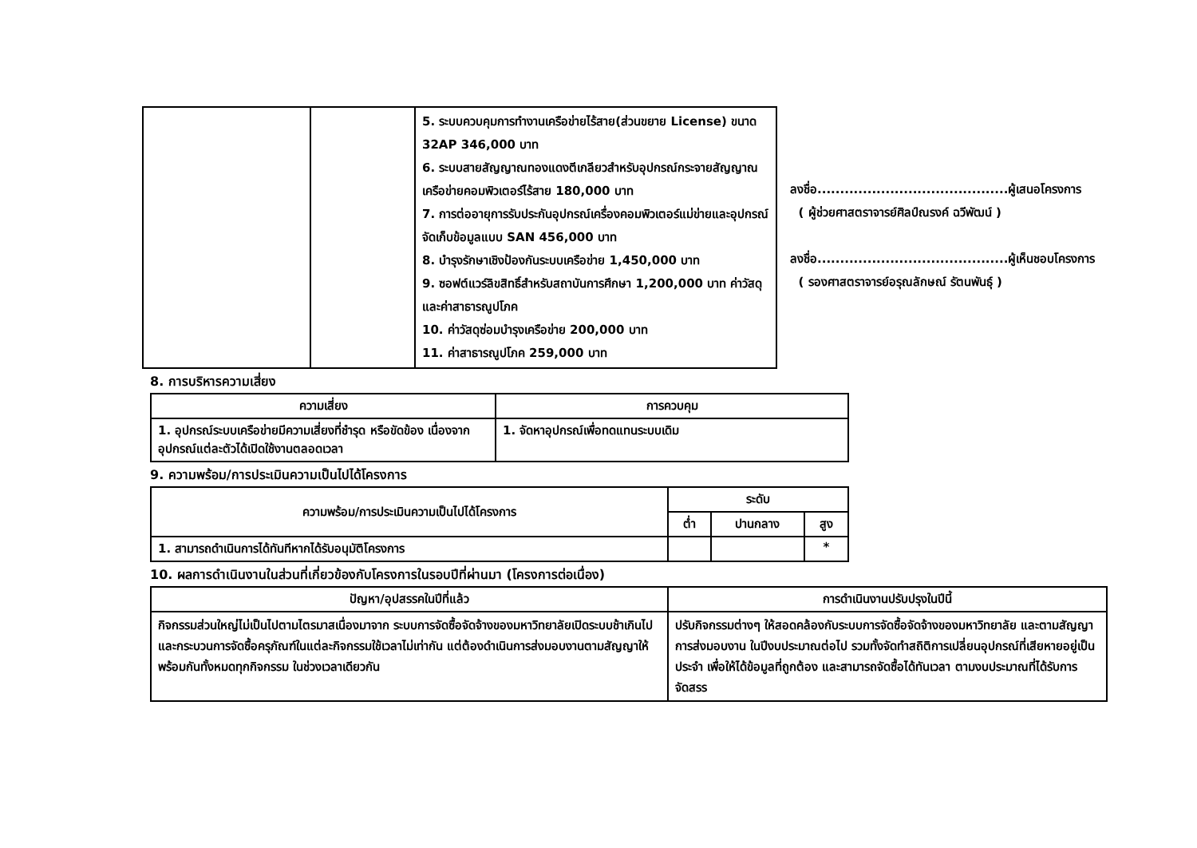| | | 5. ระบบควบคุมการทำงานเครือข่ายไร้สาย(ส่วนขยาย License) ขนาด 32AP 346,000 บาท 6. ระบบสายสัญญาณทองแดงตีเกลียวสำหรับอุปกรณ์กระจายสัญญาณเครือข่ายคอมพิวเตอร์ไร้สาย 180,000 บาท 7. การต่ออายุการรับประกันอุปกรณ์เครื่องคอมพิวเตอร์แม่ข่ายและอุปกรณ์จัดเก็บข้อมูลแบบ SAN 456,000 บาท 8. บำรุงรักษาเชิงป้องกันระบบเครือข่าย 1,450,000 บาท 9. ซอฟต์แวร์ลิขสิทธิ์สำหรับสถาบันการศึกษา 1,200,000 บาท ค่าวัสดุ และค่าสาธารณูปโภค 10. ค่าวัสดุซ่อมบำรุงเครือข่าย 200,000 บาท 11. ค่าสาธารณูปโภค 259,000 บาท |
ลงชื่อ..........................................ผู้เสนอโครงการ
( ผู้ช่วยศาสตราจารย์ศิลป์ณรงค์ ฉวีพัฒน์ )
ลงชื่อ..........................................ผู้เห็นชอบโครงการ
( รองศาสตราจารย์อรุณลักษณ์ รัตนพันธุ์ )
8. การบริหารความเสี่ยง
| ความเสี่ยง | การควบคุม |
| --- | --- |
| 1. อุปกรณ์ระบบเครือข่ายมีความเสี่ยงที่ชำรุด หรือขัดข้อง เนื่องจากอุปกรณ์แต่ละตัวได้เปิดใช้งานตลอดเวลา | 1. จัดหาอุปกรณ์เพื่อทดแทนระบบเดิม |
9. ความพร้อม/การประเมินความเป็นไปได้โครงการ
| ความพร้อม/การประเมินความเป็นไปได้โครงการ | ระดับ | | |
| --- | --- | --- | --- |
| | ต่ำ | ปานกลาง | สูง |
| 1. สามารถดำเนินการได้ทันทีหากได้รับอนุมัติโครงการ | | | * |
10. ผลการดำเนินงานในส่วนที่เกี่ยวข้องกับโครงการในรอบปีที่ผ่านมา (โครงการต่อเนื่อง)
| ปัญหา/อุปสรรคในปีที่แล้ว | การดำเนินงานปรับปรุงในปีนี้ |
| --- | --- |
| กิจกรรมส่วนใหญ่ไม่เป็นไปตามไตรมาสเนื่องมาจาก ระบบการจัดซื้อจัดจ้างของมหาวิทยาลัยเปิดระบบช้าเกินไป และกระบวนการจัดซื้อครุภัณฑ์ในแต่ละกิจกรรมใช้เวลาไม่เท่ากัน แต่ต้องดำเนินการส่งมอบงานตามสัญญาให้พร้อมกันทั้งหมดทุกกิจกรรม ในช่วงเวลาเดียวกัน | ปรับกิจกรรมต่างๆ ให้สอดคล้องกับระบบการจัดซื้อจัดจ้างของมหาวิทยาลัย และตามสัญญาการส่งมอบงาน ในปีงบประมาณต่อไป รวมทั้งจัดทำสถิติการเปลี่ยนอุปกรณ์ที่เสียหายอยู่เป็นประจำ เพื่อให้ได้ข้อมูลที่ถูกต้อง และสามารถจัดซื้อได้ทันเวลา ตามงบประมาณที่ได้รับการจัดสรร |